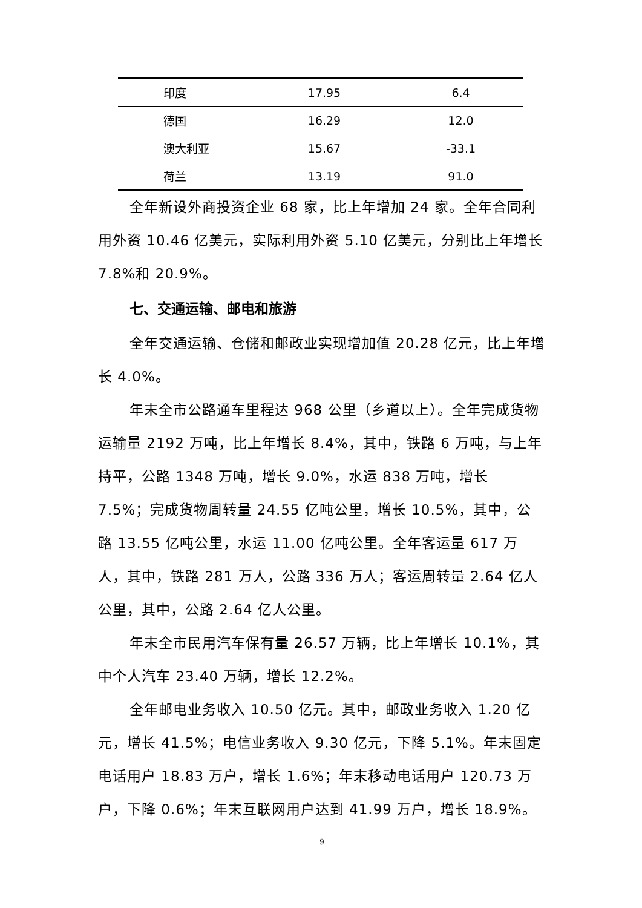| 印度 | 17.95 | 6.4 |
| 德国 | 16.29 | 12.0 |
| 澳大利亚 | 15.67 | -33.1 |
| 荷兰 | 13.19 | 91.0 |
全年新设外商投资企业 68 家，比上年增加 24 家。全年合同利用外资 10.46 亿美元，实际利用外资 5.10 亿美元，分别比上年增长 7.8%和 20.9%。
七、交通运输、邮电和旅游
全年交通运输、仓储和邮政业实现增加值 20.28 亿元，比上年增长 4.0%。
年末全市公路通车里程达 968 公里（乡道以上）。全年完成货物运输量 2192 万吨，比上年增长 8.4%，其中，铁路 6 万吨，与上年持平，公路 1348 万吨，增长 9.0%，水运 838 万吨，增长 7.5%；完成货物周转量 24.55 亿吨公里，增长 10.5%，其中，公路 13.55 亿吨公里，水运 11.00 亿吨公里。全年客运量 617 万人，其中，铁路 281 万人，公路 336 万人；客运周转量 2.64 亿人公里，其中，公路 2.64 亿人公里。
年末全市民用汽车保有量 26.57 万辆，比上年增长 10.1%，其中个人汽车 23.40 万辆，增长 12.2%。
全年邮电业务收入 10.50 亿元。其中，邮政业务收入 1.20 亿元，增长 41.5%；电信业务收入 9.30 亿元，下降 5.1%。年末固定电话用户 18.83 万户，增长 1.6%；年末移动电话用户 120.73 万户，下降 0.6%；年末互联网用户达到 41.99 万户，增长 18.9%。
9